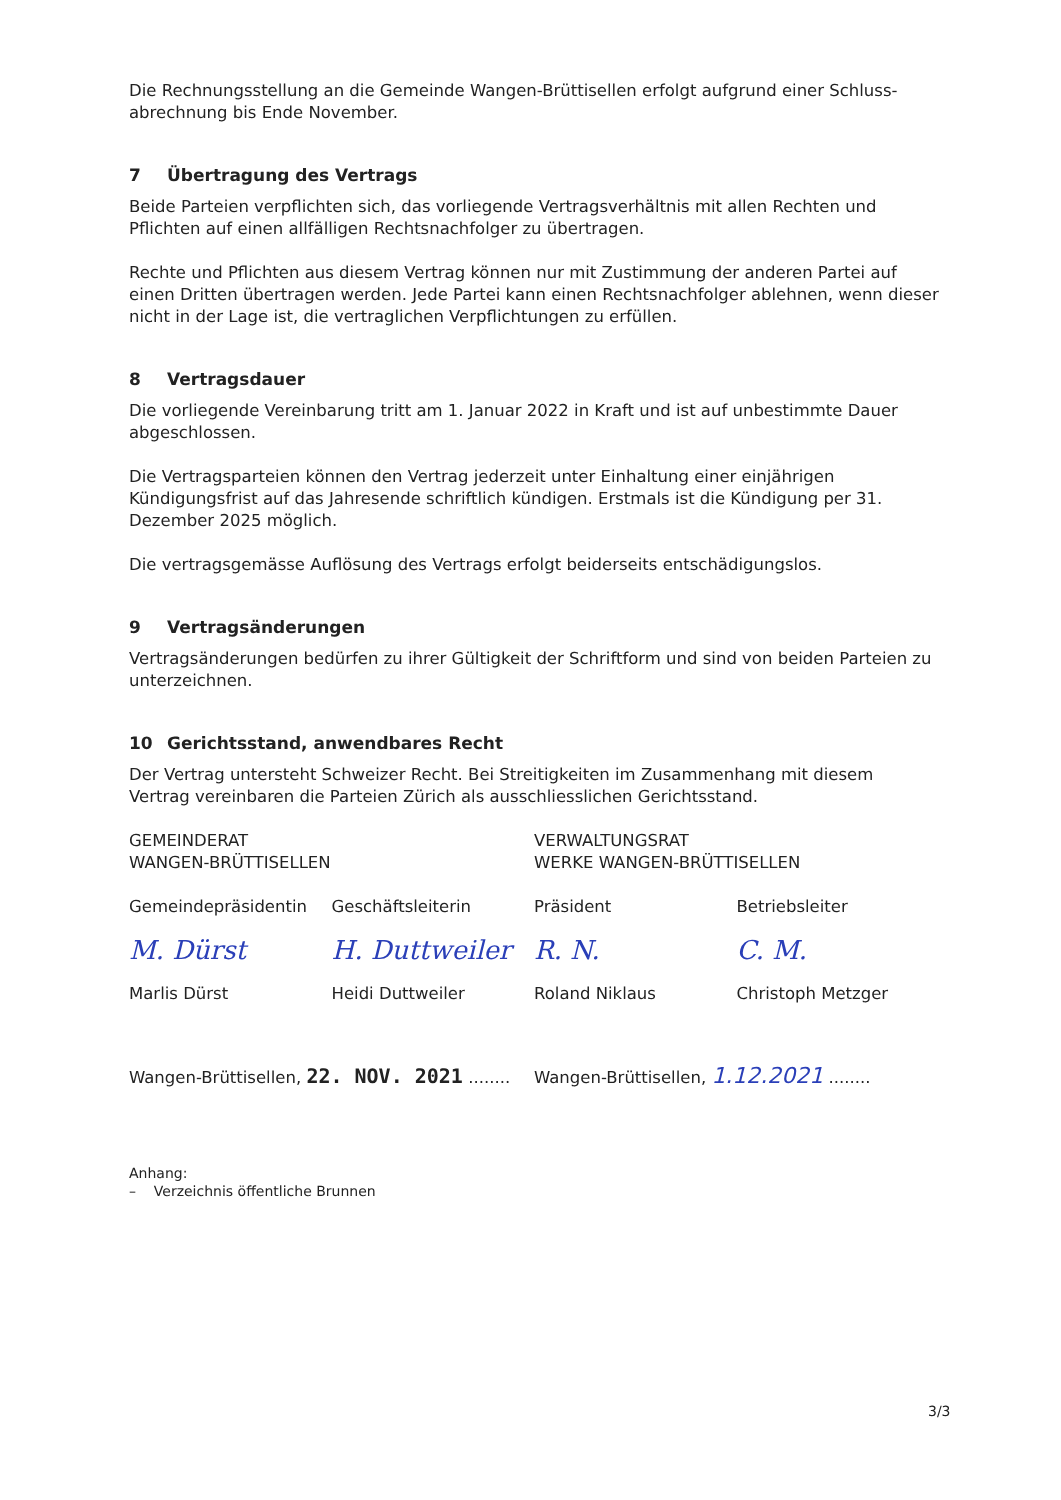Die Rechnungsstellung an die Gemeinde Wangen-Brüttisellen erfolgt aufgrund einer Schluss-abrechnung bis Ende November.
7 Übertragung des Vertrags
Beide Parteien verpflichten sich, das vorliegende Vertragsverhältnis mit allen Rechten und Pflichten auf einen allfälligen Rechtsnachfolger zu übertragen.
Rechte und Pflichten aus diesem Vertrag können nur mit Zustimmung der anderen Partei auf einen Dritten übertragen werden. Jede Partei kann einen Rechtsnachfolger ablehnen, wenn dieser nicht in der Lage ist, die vertraglichen Verpflichtungen zu erfüllen.
8 Vertragsdauer
Die vorliegende Vereinbarung tritt am 1. Januar 2022 in Kraft und ist auf unbestimmte Dauer abgeschlossen.
Die Vertragsparteien können den Vertrag jederzeit unter Einhaltung einer einjährigen Kündigungsfrist auf das Jahresende schriftlich kündigen. Erstmals ist die Kündigung per 31. Dezember 2025 möglich.
Die vertragsgemässe Auflösung des Vertrags erfolgt beiderseits entschädigungslos.
9 Vertragsänderungen
Vertragsänderungen bedürfen zu ihrer Gültigkeit der Schriftform und sind von beiden Parteien zu unterzeichnen.
10 Gerichtsstand, anwendbares Recht
Der Vertrag untersteht Schweizer Recht. Bei Streitigkeiten im Zusammenhang mit diesem Vertrag vereinbaren die Parteien Zürich als ausschliesslichen Gerichtsstand.
GEMEINDERAT
WANGEN-BRÜTTISELLEN
VERWALTUNGSRAT
WERKE WANGEN-BRÜTTISELLEN
Gemeindepräsidentin Geschäftsleiterin Präsident Betriebsleiter
M. Dürst H. Duttweiler R. N. C. M.
Marlis Dürst Heidi Duttweiler Roland Niklaus Christoph Metzger
Wangen-Brüttisellen, 22. NOV. 2021 ........
Wangen-Brüttisellen, 1.12.2021 ........
Anhang:
– Verzeichnis öffentliche Brunnen
3/3